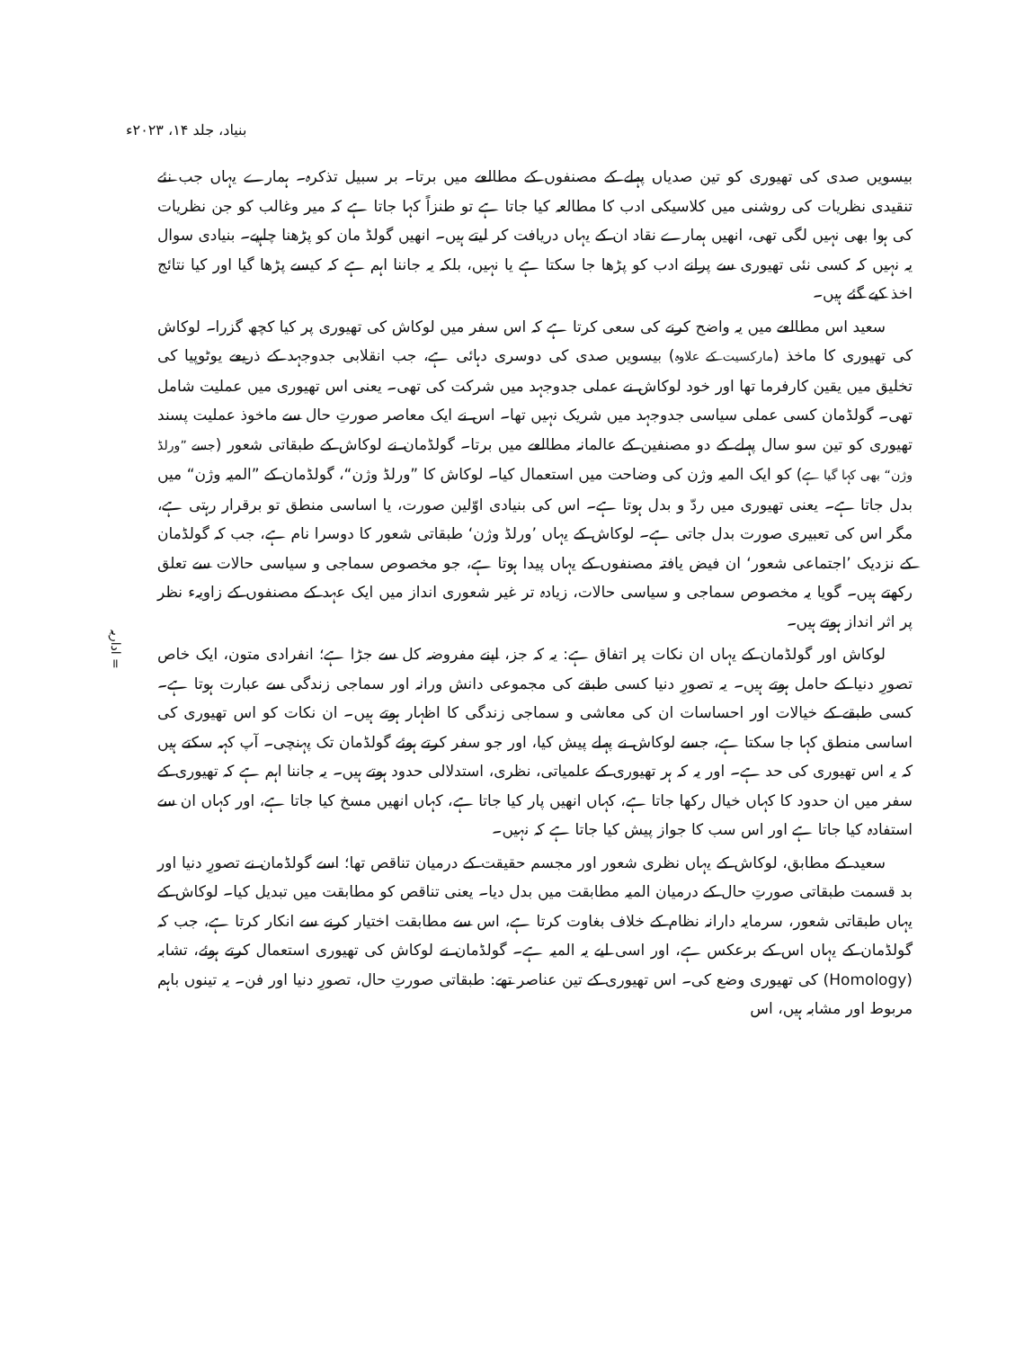بنیاد، جلد ۱۴، ۲۰۲۳ء
= اداریہ
بیسویں صدی کی تھیوری کو تین صدیاں پہلے کے مصنفوں کے مطالعے میں برتا۔ بر سبیل تذکرہ۔ ہمارے یہاں جب نئے تنقیدی نظریات کی روشنی میں کلاسیکی ادب کا مطالعہ کیا جاتا ہے تو طنزاً کہا جاتا ہے کہ میر وغالب کو جن نظریات کی ہوا بھی نہیں لگی تھی، انھیں ہمارے نقاد ان کے یہاں دریافت کر لیتے ہیں۔ انھیں گولڈ مان کو پڑھنا چاہیے۔ بنیادی سوال یہ نہیں کہ کسی نئی تھیوری سے پرانے ادب کو پڑھا جا سکتا ہے یا نہیں، بلکہ یہ جاننا اہم ہے کہ کیسے پڑھا گیا اور کیا نتائج اخذ کیے گئے ہیں۔
سعید اس مطالعے میں یہ واضح کرنے کی سعی کرتا ہے کہ اس سفر میں لوکاش کی تھیوری پر کیا کچھ گزرا۔ لوکاش کی تھیوری کا ماخذ (مارکسیت کے علاوہ) بیسویں صدی کی دوسری دہائی ہے، جب انقلابی جدوجہد کے ذریعے یوٹوپیا کی تخلیق میں یقین کارفرما تھا اور خود لوکاش نے عملی جدوجہد میں شرکت کی تھی۔ یعنی اس تھیوری میں عملیت شامل تھی۔ گولڈمان کسی عملی سیاسی جدوجہد میں شریک نہیں تھا۔ اس نے ایک معاصر صورتِ حال سے ماخوذ عملیت پسند تھیوری کو تین سو سال پہلے کے دو مصنفین کے عالمانہ مطالعے میں برتا۔ گولڈمان نے لوکاش کے طبقاتی شعور (جسے ”ورلڈ وژن“ بھی کہا گیا ہے) کو ایک المیہ وژن کی وضاحت میں استعمال کیا۔ لوکاش کا ”ورلڈ وژن“، گولڈمان کے ”المیہ وژن“ میں بدل جاتا ہے۔ یعنی تھیوری میں ردّ و بدل ہوتا ہے۔ اس کی بنیادی اوّلین صورت، یا اساسی منطق تو برقرار رہتی ہے، مگر اس کی تعبیری صورت بدل جاتی ہے۔ لوکاش کے یہاں ’ورلڈ وژن‘ طبقاتی شعور کا دوسرا نام ہے، جب کہ گولڈمان کے نزدیک ’اجتماعی شعور‘ ان فیض یافتہ مصنفوں کے یہاں پیدا ہوتا ہے، جو مخصوص سماجی و سیاسی حالات سے تعلق رکھتے ہیں۔ گویا یہ مخصوص سماجی و سیاسی حالات، زیادہ تر غیر شعوری انداز میں ایک عہد کے مصنفوں کے زاویہء نظر پر اثر انداز ہوتے ہیں۔
لوکاش اور گولڈمان کے یہاں ان نکات پر اتفاق ہے: یہ کہ جز، اپنے مفروضہ کل سے جڑا ہے؛ انفرادی متون، ایک خاص تصورِ دنیا کے حامل ہوتے ہیں۔ یہ تصورِ دنیا کسی طبقے کی مجموعی دانش ورانہ اور سماجی زندگی سے عبارت ہوتا ہے۔ کسی طبقے کے خیالات اور احساسات ان کی معاشی و سماجی زندگی کا اظہار ہوتے ہیں۔ ان نکات کو اس تھیوری کی اساسی منطق کہا جا سکتا ہے، جسے لوکاش نے پہلے پیش کیا، اور جو سفر کرتے ہوئے گولڈمان تک پہنچی۔ آپ کہہ سکتے ہیں کہ یہ اس تھیوری کی حد ہے۔ اور یہ کہ ہر تھیوری کے علمیاتی، نظری، استدلالی حدود ہوتے ہیں۔ یہ جاننا اہم ہے کہ تھیوری کے سفر میں ان حدود کا کہاں خیال رکھا جاتا ہے، کہاں انھیں پار کیا جاتا ہے، کہاں انھیں مسخ کیا جاتا ہے، اور کہاں ان سے استفادہ کیا جاتا ہے اور اس سب کا جواز پیش کیا جاتا ہے کہ نہیں۔
سعید کے مطابق، لوکاش کے یہاں نظری شعور اور مجسم حقیقت کے درمیان تناقص تھا؛ اسے گولڈمان نے تصورِ دنیا اور بد قسمت طبقاتی صورتِ حال کے درمیان المیہ مطابقت میں بدل دیا۔ یعنی تناقص کو مطابقت میں تبدیل کیا۔ لوکاش کے یہاں طبقاتی شعور، سرمایہ دارانہ نظام کے خلاف بغاوت کرتا ہے، اس سے مطابقت اختیار کرنے سے انکار کرتا ہے، جب کہ گولڈمان کے یہاں اس کے برعکس ہے، اور اسی لیے یہ المیہ ہے۔ گولڈمان نے لوکاش کی تھیوری استعمال کرتے ہوئے، تشابہ (Homology) کی تھیوری وضع کی۔ اس تھیوری کے تین عناصر تھے: طبقاتی صورتِ حال، تصورِ دنیا اور فن۔ یہ تینوں باہم مربوط اور مشابہ ہیں، اس